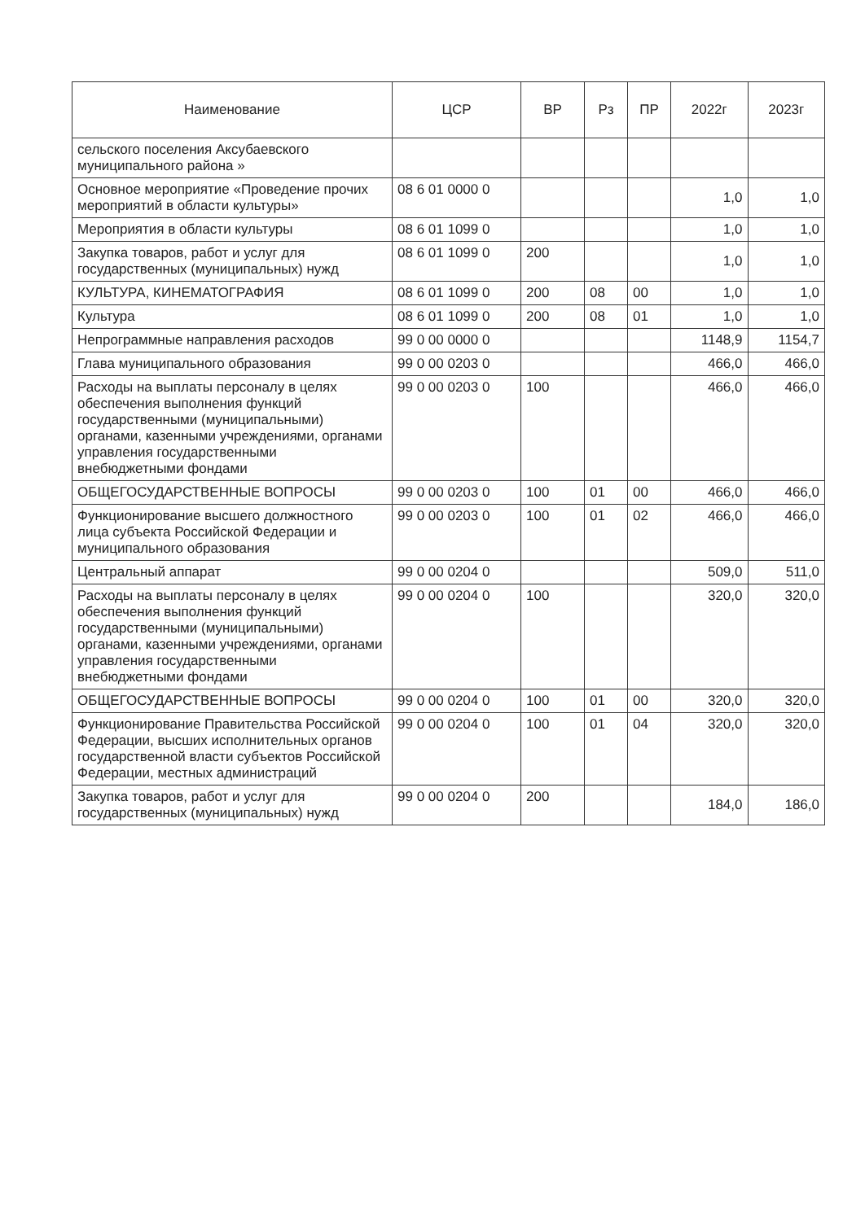| Наименование | ЦСР | ВР | Рз | ПР | 2022г | 2023г |
| --- | --- | --- | --- | --- | --- | --- |
| сельского поселения Аксубаевского муниципального района » | | | | | | |
| Основное мероприятие «Проведение прочих мероприятий в области культуры» | 08 6 01 0000 0 | | | | 1,0 | 1,0 |
| Мероприятия в области культуры | 08 6 01 1099 0 | | | | 1,0 | 1,0 |
| Закупка товаров, работ и услуг для государственных (муниципальных) нужд | 08 6 01 1099 0 | 200 | | | 1,0 | 1,0 |
| КУЛЬТУРА, КИНЕМАТОГРАФИЯ | 08 6 01 1099 0 | 200 | 08 | 00 | 1,0 | 1,0 |
| Культура | 08 6 01 1099 0 | 200 | 08 | 01 | 1,0 | 1,0 |
| Непрограммные направления расходов | 99 0 00 0000 0 | | | | 1148,9 | 1154,7 |
| Глава муниципального образования | 99 0 00 0203 0 | | | | 466,0 | 466,0 |
| Расходы на выплаты персоналу в целях обеспечения выполнения функций государственными (муниципальными) органами, казенными учреждениями, органами управления государственными внебюджетными фондами | 99 0 00 0203 0 | 100 | | | 466,0 | 466,0 |
| ОБЩЕГОСУДАРСТВЕННЫЕ ВОПРОСЫ | 99 0 00 0203 0 | 100 | 01 | 00 | 466,0 | 466,0 |
| Функционирование высшего должностного лица субъекта Российской Федерации и муниципального образования | 99 0 00 0203 0 | 100 | 01 | 02 | 466,0 | 466,0 |
| Центральный аппарат | 99 0 00 0204 0 | | | | 509,0 | 511,0 |
| Расходы на выплаты персоналу в целях обеспечения выполнения функций государственными (муниципальными) органами, казенными учреждениями, органами управления государственными внебюджетными фондами | 99 0 00 0204 0 | 100 | | | 320,0 | 320,0 |
| ОБЩЕГОСУДАРСТВЕННЫЕ ВОПРОСЫ | 99 0 00 0204 0 | 100 | 01 | 00 | 320,0 | 320,0 |
| Функционирование Правительства Российской Федерации, высших исполнительных органов государственной власти субъектов Российской Федерации, местных администраций | 99 0 00 0204 0 | 100 | 01 | 04 | 320,0 | 320,0 |
| Закупка товаров, работ и услуг для государственных (муниципальных) нужд | 99 0 00 0204 0 | 200 | | | 184,0 | 186,0 |